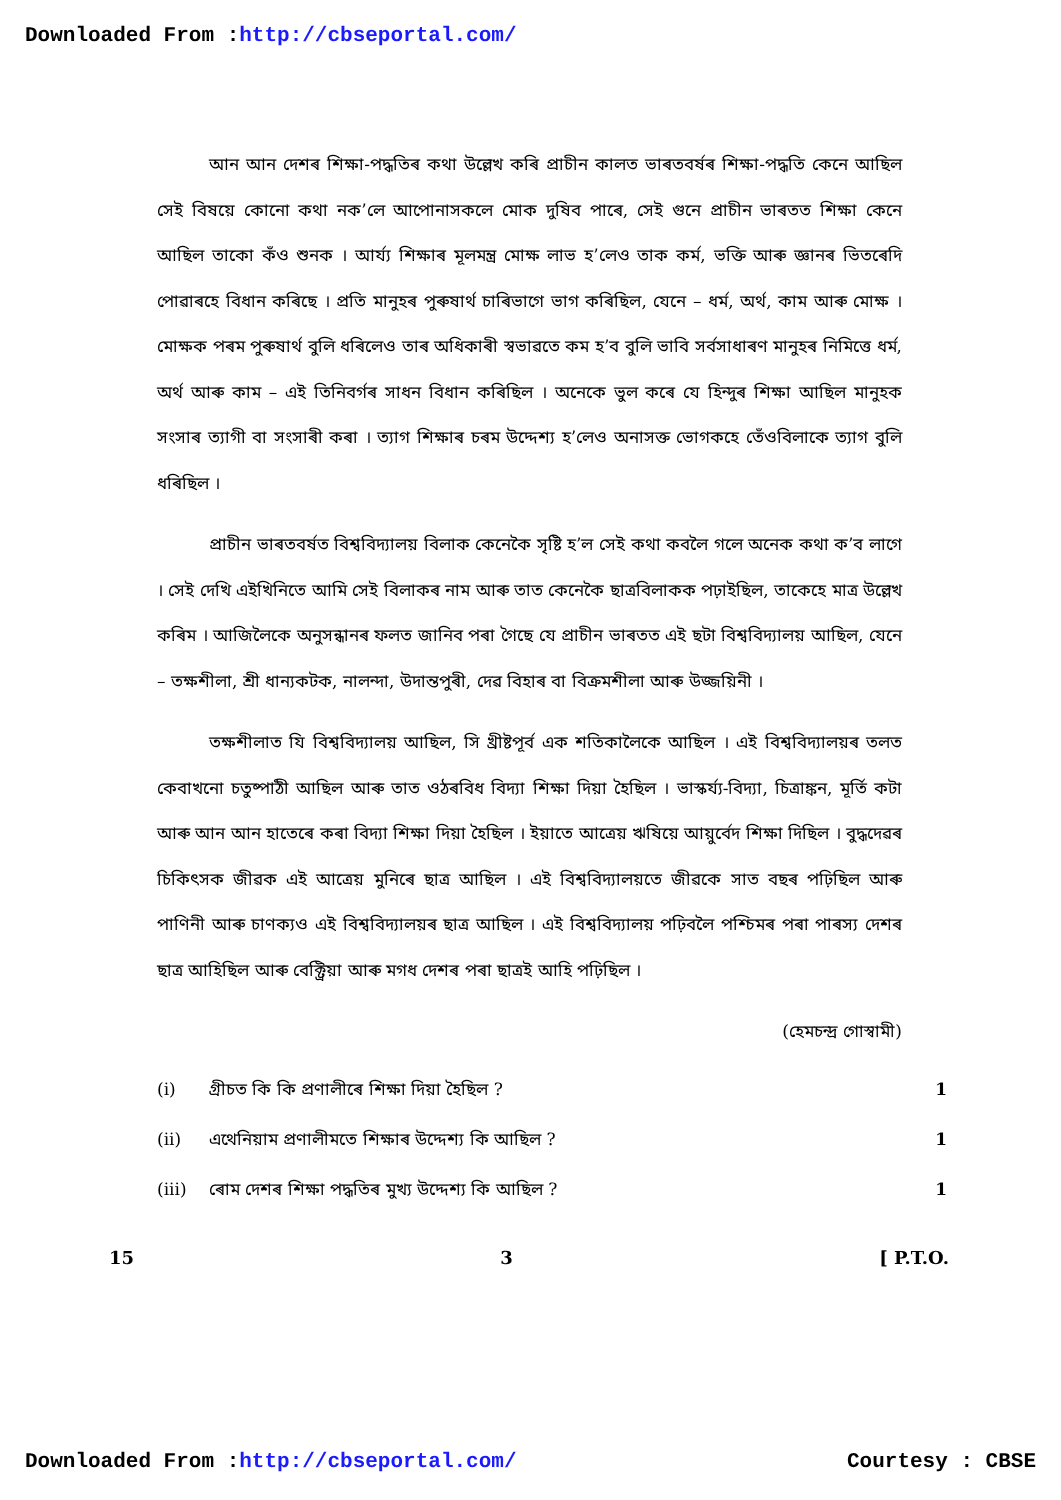Downloaded From :http://cbseportal.com/
আন আন দেশৰ শিক্ষা-পদ্ধতিৰ কথা উল্লেখ কৰি প্ৰাচীন কালত ভাৰতবৰ্ষৰ শিক্ষা-পদ্ধতি কেনে আছিল সেই বিষয়ে কোনো কথা নক’লে আপোনাসকলে মোক দুষিব পাৰে, সেই গুনে প্ৰাচীন ভাৰতত শিক্ষা কেনে আছিল তাকো কঁও শুনক । আৰ্য্য শিক্ষাৰ মূলমন্ত্ৰ মোক্ষ লাভ হ’লেও তাক কৰ্ম, ভক্তি আৰু জ্ঞানৰ ভিতৰেদি পোৱাৰহে বিধান কৰিছে । প্ৰতি মানুহৰ পুৰুষাৰ্থ চাৰিভাগে ভাগ কৰিছিল, যেনে – ধৰ্ম, অৰ্থ, কাম আৰু মোক্ষ । মোক্ষক পৰম পুৰুষাৰ্থ বুলি ধৰিলেও তাৰ অধিকাৰী স্বভাৱতে কম হ’ব বুলি ভাবি সৰ্বসাধাৰণ মানুহৰ নিমিত্তে ধৰ্ম, অৰ্থ আৰু কাম – এই তিনিবৰ্গৰ সাধন বিধান কৰিছিল । অনেকে ভুল কৰে যে হিন্দুৰ শিক্ষা আছিল মানুহক সংসাৰ ত্যাগী বা সংসাৰী কৰা । ত্যাগ শিক্ষাৰ চৰম উদ্দেশ্য হ’লেও অনাসক্ত ভোগকহে তেঁওবিলাকে ত্যাগ বুলি ধৰিছিল ।
প্ৰাচীন ভাৰতবৰ্ষত বিশ্ববিদ্যালয় বিলাক কেনেকৈ সৃষ্টি হ’ল সেই কথা কবলৈ গলে অনেক কথা ক’ব লাগে । সেই দেখি এইখিনিতে আমি সেই বিলাকৰ নাম আৰু তাত কেনেকৈ ছাত্ৰবিলাকক পঢ়াইছিল, তাকেহে মাত্ৰ উল্লেখ কৰিম । আজিলৈকে অনুসন্ধানৰ ফলত জানিব পৰা গৈছে যে প্ৰাচীন ভাৰতত এই ছটা বিশ্ববিদ্যালয় আছিল, যেনে – তক্ষশীলা, শ্ৰী ধান্যকটক, নালন্দা, উদান্তপুৰী, দেৱ বিহাৰ বা বিক্ৰমশীলা আৰু উজ্জয়িনী ।
তক্ষশীলাত যি বিশ্ববিদ্যালয় আছিল, সি খ্ৰীষ্টপূৰ্ব এক শতিকালৈকে আছিল । এই বিশ্ববিদ্যালয়ৰ তলত কেবাখনো চতুষ্পাঠী আছিল আৰু তাত ওঠৰবিধ বিদ্যা শিক্ষা দিয়া হৈছিল । ভাস্কৰ্য্য-বিদ্যা, চিত্ৰাঙ্কন, মূৰ্তি কটা আৰু আন আন হাতেৰে কৰা বিদ্যা শিক্ষা দিয়া হৈছিল । ইয়াতে আত্ৰেয় ঋষিয়ে আয়ুৰ্বেদ শিক্ষা দিছিল । বুদ্ধদেৱৰ চিকিৎসক জীৱক এই আত্ৰেয় মুনিৰে ছাত্ৰ আছিল । এই বিশ্ববিদ্যালয়তে জীৱকে সাত বছৰ পঢ়িছিল আৰু পাণিনী আৰু চাণক্যও এই বিশ্ববিদ্যালয়ৰ ছাত্ৰ আছিল । এই বিশ্ববিদ্যালয় পঢ়িবলৈ পশ্চিমৰ পৰা পাৰস্য দেশৰ ছাত্ৰ আহিছিল আৰু বেক্ট্ৰিয়া আৰু মগধ দেশৰ পৰা ছাত্ৰই আহি পঢ়িছিল ।
(হেমচন্দ্ৰ গোস্বামী)
(i) গ্ৰীচত কি কি প্ৰণালীৰে শিক্ষা দিয়া হৈছিল ? 1
(ii) এথেনিয়াম প্ৰণালীমতে শিক্ষাৰ উদ্দেশ্য কি আছিল ? 1
(iii) ৰোম দেশৰ শিক্ষা পদ্ধতিৰ মুখ্য উদ্দেশ্য কি আছিল ? 1
15 3 [ P.T.O.
Downloaded From :http://cbseportal.com/ Courtesy : CBSE